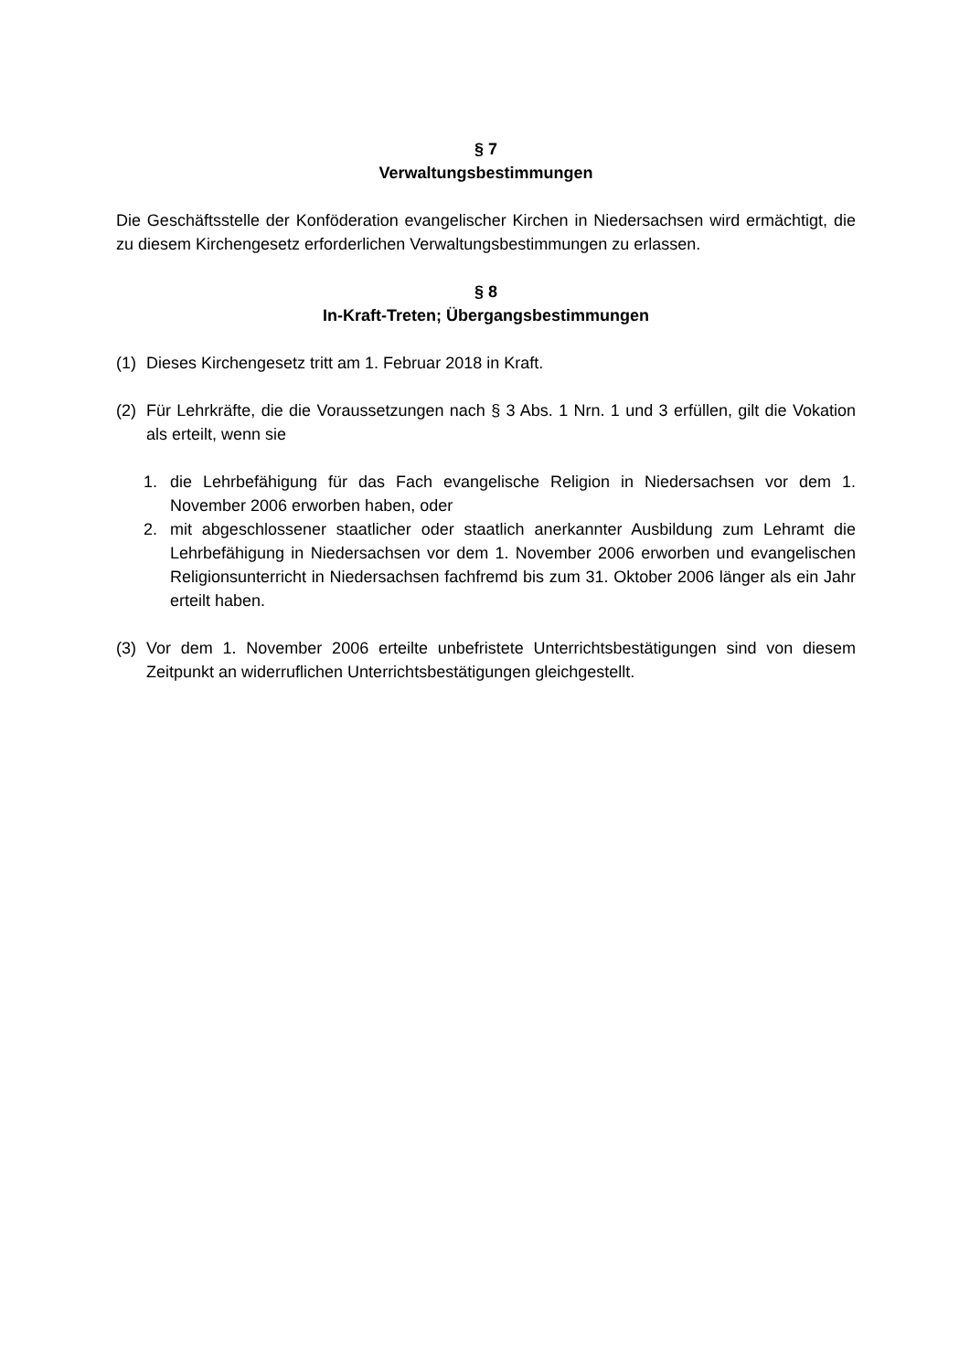§ 7
Verwaltungsbestimmungen
Die Geschäftsstelle der Konföderation evangelischer Kirchen in Niedersachsen wird ermächtigt, die zu diesem Kirchengesetz erforderlichen Verwaltungsbestimmungen zu erlassen.
§ 8
In-Kraft-Treten; Übergangsbestimmungen
(1) Dieses Kirchengesetz tritt am 1. Februar 2018 in Kraft.
(2) Für Lehrkräfte, die die Voraussetzungen nach § 3 Abs. 1 Nrn. 1 und 3 erfüllen, gilt die Vokation als erteilt, wenn sie
1. die Lehrbefähigung für das Fach evangelische Religion in Niedersachsen vor dem 1. November 2006 erworben haben, oder
2. mit abgeschlossener staatlicher oder staatlich anerkannter Ausbildung zum Lehramt die Lehrbefähigung in Niedersachsen vor dem 1. November 2006 erworben und evangelischen Religionsunterricht in Niedersachsen fachfremd bis zum 31. Oktober 2006 länger als ein Jahr erteilt haben.
(3) Vor dem 1. November 2006 erteilte unbefristete Unterrichtsbestätigungen sind von diesem Zeitpunkt an widerruflichen Unterrichtsbestätigungen gleichgestellt.